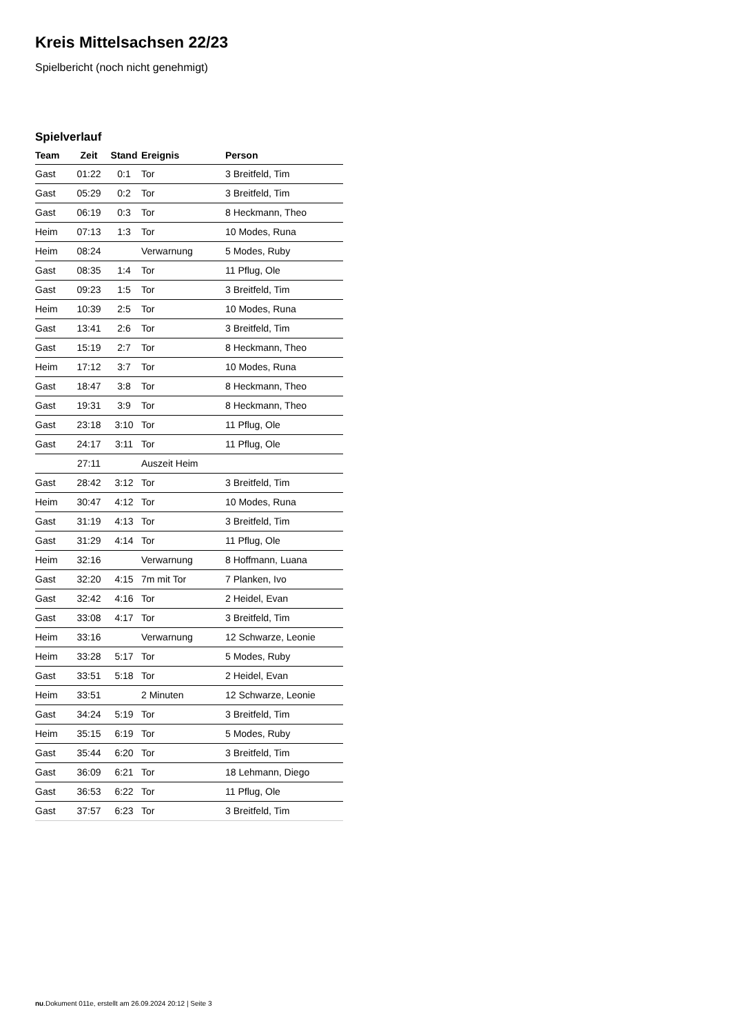Kreis Mittelsachsen 22/23
Spielbericht (noch nicht genehmigt)
Spielverlauf
| Team | Zeit | Stand | Ereignis | Person |
| --- | --- | --- | --- | --- |
| Gast | 01:22 | 0:1 | Tor | 3 Breitfeld, Tim |
| Gast | 05:29 | 0:2 | Tor | 3 Breitfeld, Tim |
| Gast | 06:19 | 0:3 | Tor | 8 Heckmann, Theo |
| Heim | 07:13 | 1:3 | Tor | 10 Modes, Runa |
| Heim | 08:24 | | Verwarnung | 5 Modes, Ruby |
| Gast | 08:35 | 1:4 | Tor | 11 Pflug, Ole |
| Gast | 09:23 | 1:5 | Tor | 3 Breitfeld, Tim |
| Heim | 10:39 | 2:5 | Tor | 10 Modes, Runa |
| Gast | 13:41 | 2:6 | Tor | 3 Breitfeld, Tim |
| Gast | 15:19 | 2:7 | Tor | 8 Heckmann, Theo |
| Heim | 17:12 | 3:7 | Tor | 10 Modes, Runa |
| Gast | 18:47 | 3:8 | Tor | 8 Heckmann, Theo |
| Gast | 19:31 | 3:9 | Tor | 8 Heckmann, Theo |
| Gast | 23:18 | 3:10 | Tor | 11 Pflug, Ole |
| Gast | 24:17 | 3:11 | Tor | 11 Pflug, Ole |
| | 27:11 | | Auszeit Heim | |
| Gast | 28:42 | 3:12 | Tor | 3 Breitfeld, Tim |
| Heim | 30:47 | 4:12 | Tor | 10 Modes, Runa |
| Gast | 31:19 | 4:13 | Tor | 3 Breitfeld, Tim |
| Gast | 31:29 | 4:14 | Tor | 11 Pflug, Ole |
| Heim | 32:16 | | Verwarnung | 8 Hoffmann, Luana |
| Gast | 32:20 | 4:15 | 7m mit Tor | 7 Planken, Ivo |
| Gast | 32:42 | 4:16 | Tor | 2 Heidel, Evan |
| Gast | 33:08 | 4:17 | Tor | 3 Breitfeld, Tim |
| Heim | 33:16 | | Verwarnung | 12 Schwarze, Leonie |
| Heim | 33:28 | 5:17 | Tor | 5 Modes, Ruby |
| Gast | 33:51 | 5:18 | Tor | 2 Heidel, Evan |
| Heim | 33:51 | | 2 Minuten | 12 Schwarze, Leonie |
| Gast | 34:24 | 5:19 | Tor | 3 Breitfeld, Tim |
| Heim | 35:15 | 6:19 | Tor | 5 Modes, Ruby |
| Gast | 35:44 | 6:20 | Tor | 3 Breitfeld, Tim |
| Gast | 36:09 | 6:21 | Tor | 18 Lehmann, Diego |
| Gast | 36:53 | 6:22 | Tor | 11 Pflug, Ole |
| Gast | 37:57 | 6:23 | Tor | 3 Breitfeld, Tim |
nu.Dokument 011e, erstellt am 26.09.2024 20:12 | Seite 3